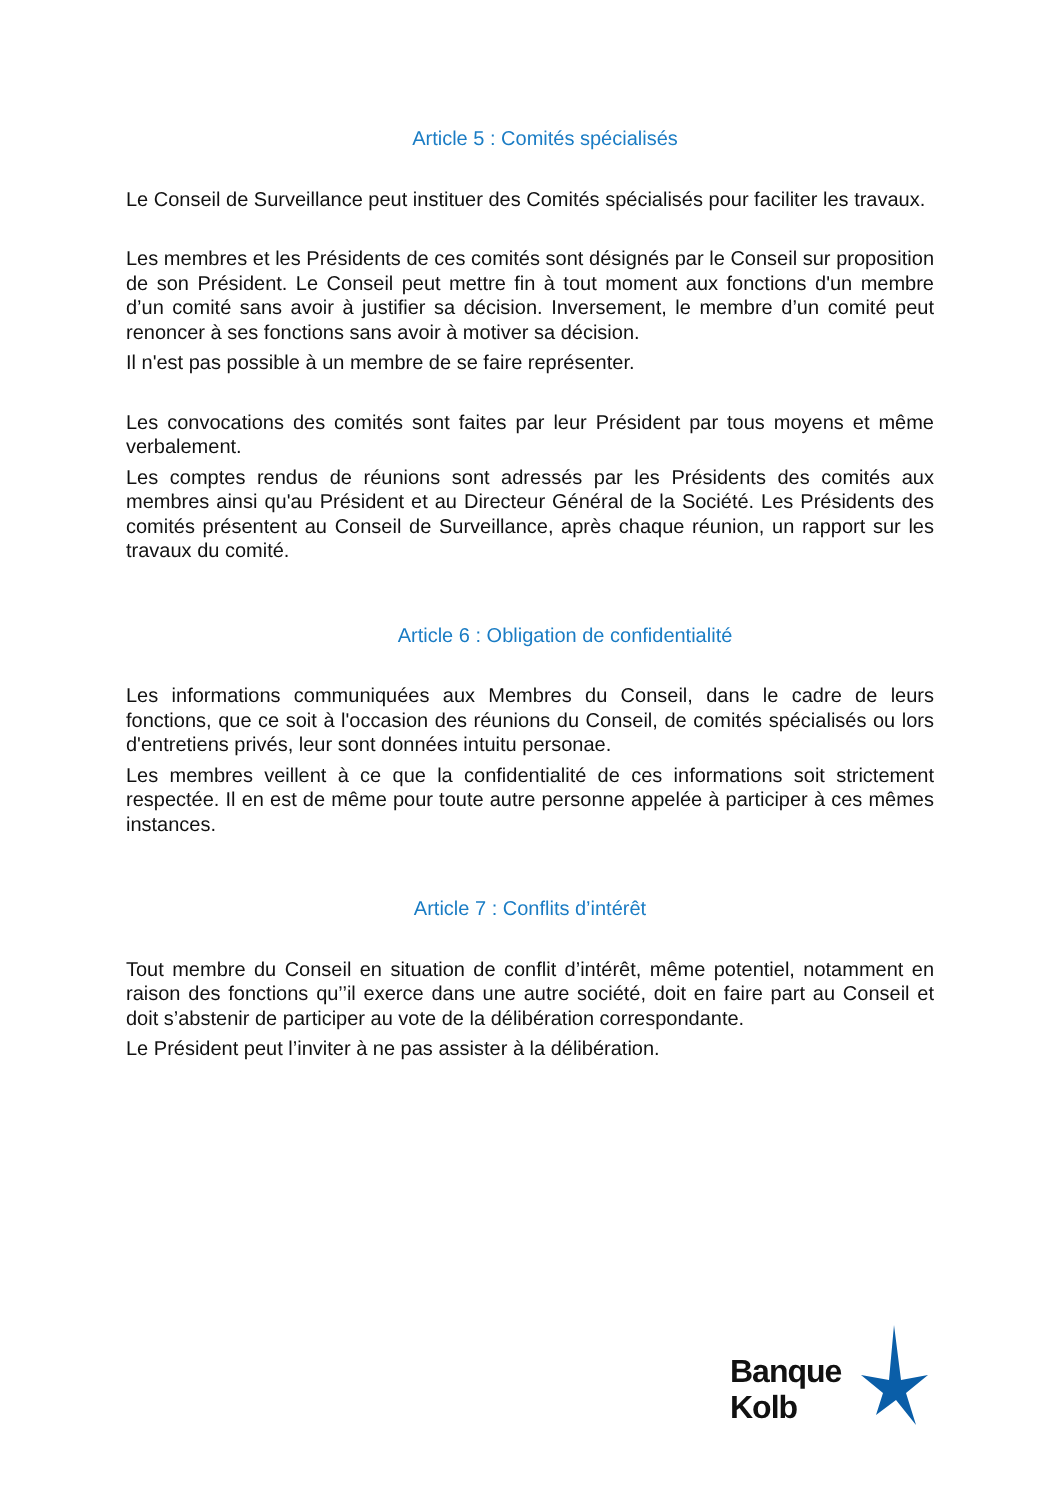Article 5 : Comités spécialisés
Le Conseil de Surveillance peut instituer des Comités spécialisés pour faciliter les travaux.
Les membres et les Présidents de ces comités sont désignés par le Conseil sur proposition de son Président. Le Conseil peut mettre fin à tout moment aux fonctions d'un membre d’un comité sans avoir à justifier sa décision. Inversement, le membre d’un comité peut renoncer à ses fonctions sans avoir à motiver sa décision.
Il n'est pas possible à un membre de se faire représenter.
Les convocations des comités sont faites par leur Président par tous moyens et même verbalement.
Les comptes rendus de réunions sont adressés par les Présidents des comités aux membres ainsi qu'au Président et au Directeur Général de la Société. Les Présidents des comités présentent au Conseil de Surveillance, après chaque réunion, un rapport sur les travaux du comité.
Article 6 : Obligation de confidentialité
Les informations communiquées aux Membres du Conseil, dans le cadre de leurs fonctions, que ce soit à l'occasion des réunions du Conseil, de comités spécialisés ou lors d'entretiens privés, leur sont données intuitu personae.
Les membres veillent à ce que la confidentialité de ces informations soit strictement respectée. Il en est de même pour toute autre personne appelée à participer à ces mêmes instances.
Article 7 : Conflits d’intérêt
Tout membre du Conseil en situation de conflit d’intérêt, même potentiel, notamment en raison des fonctions qu’’il exerce dans une autre société, doit en faire part au Conseil et doit s’abstenir de participer au vote de la délibération correspondante.
Le Président peut l’inviter à ne pas assister à la délibération.
Banque
Kolb